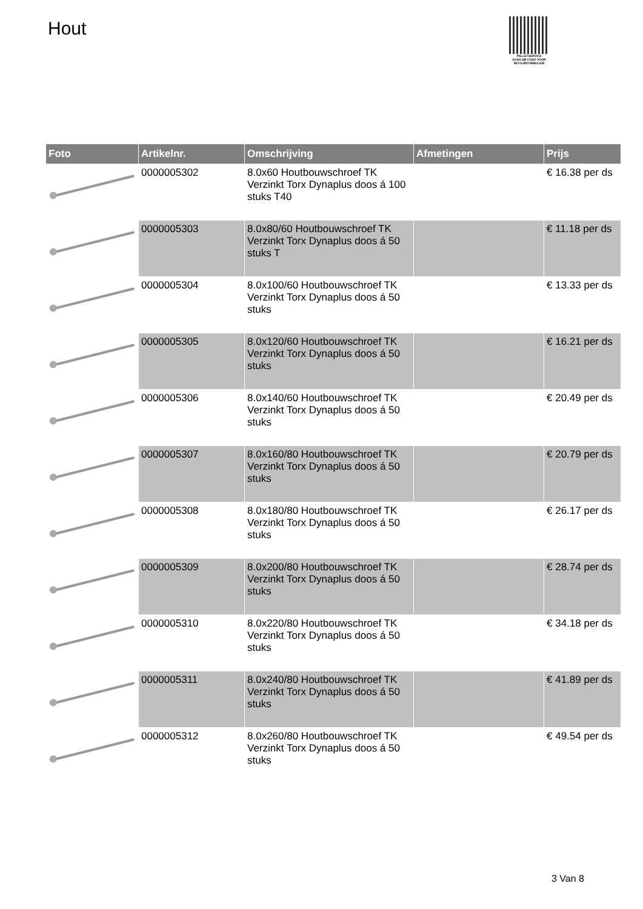Hout
PALLETSERVICE
SCAN QR-CODE VOOR RETOURFORMULIER
| Foto | Artikelnr. | Omschrijving | Afmetingen | Prijs |
| --- | --- | --- | --- | --- |
| | 0000005302 | 8.0x60 Houtbouwschroef TK Verzinkt Torx Dynaplus doos á 100 stuks T40 | | € 16.38 per ds |
| | 0000005303 | 8.0x80/60 Houtbouwschroef TK Verzinkt Torx Dynaplus doos á 50 stuks T | | € 11.18 per ds |
| | 0000005304 | 8.0x100/60 Houtbouwschroef TK Verzinkt Torx Dynaplus doos á 50 stuks | | € 13.33 per ds |
| | 0000005305 | 8.0x120/60 Houtbouwschroef TK Verzinkt Torx Dynaplus doos á 50 stuks | | € 16.21 per ds |
| | 0000005306 | 8.0x140/60 Houtbouwschroef TK Verzinkt Torx Dynaplus doos á 50 stuks | | € 20.49 per ds |
| | 0000005307 | 8.0x160/80 Houtbouwschroef TK Verzinkt Torx Dynaplus doos á 50 stuks | | € 20.79 per ds |
| | 0000005308 | 8.0x180/80 Houtbouwschroef TK Verzinkt Torx Dynaplus doos á 50 stuks | | € 26.17 per ds |
| | 0000005309 | 8.0x200/80 Houtbouwschroef TK Verzinkt Torx Dynaplus doos á 50 stuks | | € 28.74 per ds |
| | 0000005310 | 8.0x220/80 Houtbouwschroef TK Verzinkt Torx Dynaplus doos á 50 stuks | | € 34.18 per ds |
| | 0000005311 | 8.0x240/80 Houtbouwschroef TK Verzinkt Torx Dynaplus doos á 50 stuks | | € 41.89 per ds |
| | 0000005312 | 8.0x260/80 Houtbouwschroef TK Verzinkt Torx Dynaplus doos á 50 stuks | | € 49.54 per ds |
3 Van 8